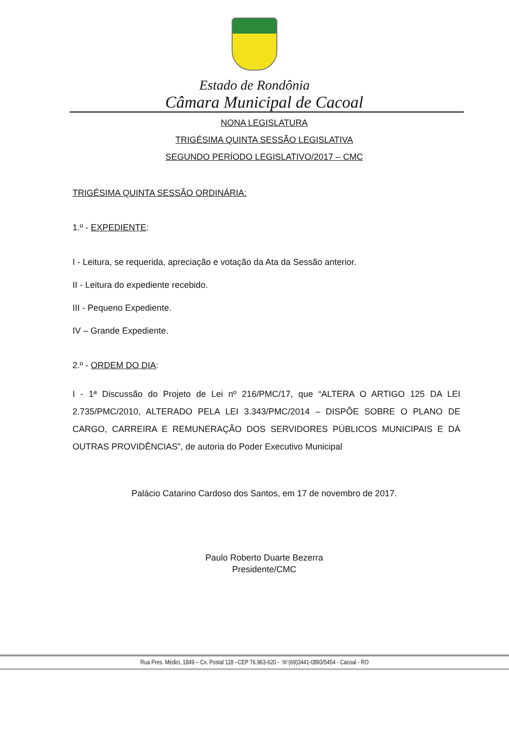Estado de Rondônia
Câmara Municipal de Cacoal
NONA LEGISLATURA
TRIGÉSIMA QUINTA SESSÃO LEGISLATIVA
SEGUNDO PERÍODO LEGISLATIVO/2017 – CMC
TRIGÉSIMA QUINTA SESSÃO ORDINÁRIA:
1.º - EXPEDIENTE:
I - Leitura, se requerida, apreciação e votação da Ata da Sessão anterior.
II - Leitura do expediente recebido.
III - Pequeno Expediente.
IV – Grande Expediente.
2.º - ORDEM DO DIA:
I - 1ª Discussão do Projeto de Lei nº 216/PMC/17, que “ALTERA O ARTIGO 125 DA LEI 2.735/PMC/2010, ALTERADO PELA LEI 3.343/PMC/2014 – DISPÕE SOBRE O PLANO DE CARGO, CARREIRA E REMUNERAÇÃO DOS SERVIDORES PÚBLICOS MUNICIPAIS E DÁ OUTRAS PROVIDÊNCIAS”, de autoria do Poder Executivo Municipal
Palácio Catarino Cardoso dos Santos, em 17 de novembro de 2017.
Paulo Roberto Duarte Bezerra
Presidente/CMC
Rua Pres. Médici, 1849 – Cx. Postal 118 –CEP 76.963-620 - ☏(69)3441-0893/5454 - Cacoal - RO